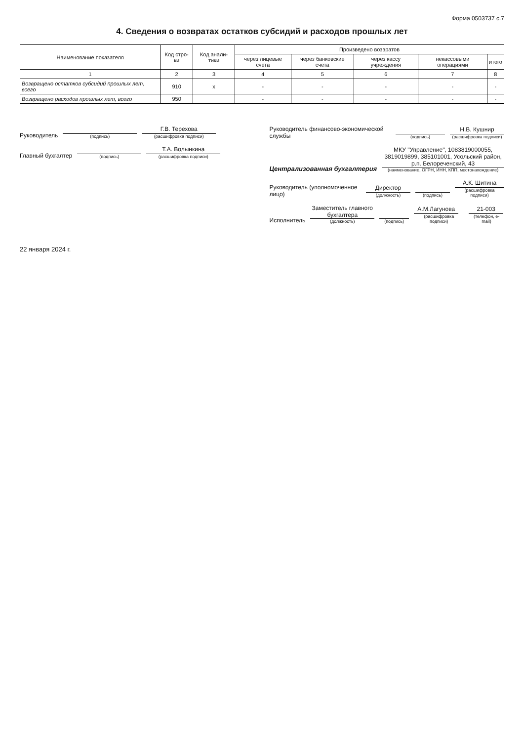Форма 0503737 с.7
4. Сведения о возвратах остатков субсидий и расходов прошлых лет
| Наименование показателя | Код стро-ки | Код анали-тики | Произведено возвратов | | | | |
| --- | --- | --- | --- | --- | --- | --- | --- |
| | | | через лицевые счета | через банковские счета | через кассу учреждения | некассовыми операциями | итого |
| 1 | 2 | 3 | 4 | 5 | 6 | 7 | 8 |
| Возвращено остатков субсидий прошлых лет, всего | 910 | x | - | - | - | - | - |
| Возвращено расходов прошлых лет, всего | 950 | | - | - | - | - | - |
Руководитель
(подпись)
Г.В. Терехова
(расшифровка подписи)
Главный бухгалтер
(подпись)
Т.А. Волынкина
(расшифровка подписи)
Руководитель финансово-экономической службы
(подпись)
Н.В. Кушнир
(расшифровка подписи)
Централизованная бухгалтерия
МКУ "Управление", 1083819000055, 3819019899, 385101001, Усольский район, р.п. Белореченский, 43
(наименование, ОГРН, ИНН, КПП, местонахождение)
Руководитель (уполномоченное лицо)
Директор
(должность)
(подпись)
А.К. Шитина
(расшифровка подписи)
Исполнитель
Заместитель главного бухгалтера
(должность)
(подпись)
А.М.Лагунова
(расшифровка подписи)
21-003
(телефон, e-mail)
22 января 2024 г.